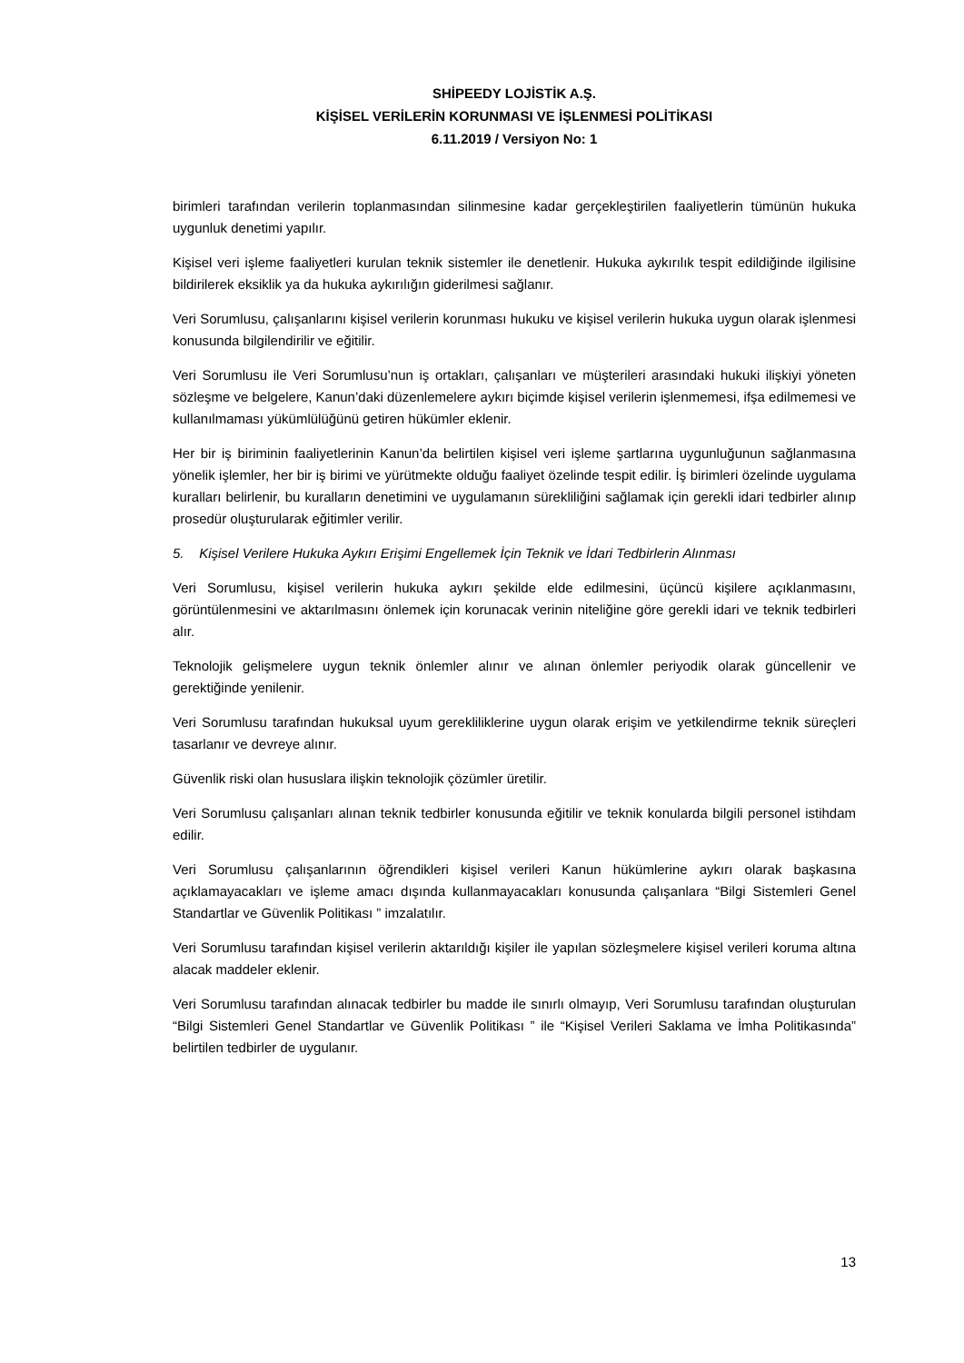SHİPEEDY LOJİSTİK A.Ş.
KİŞİSEL VERİLERİN KORUNMASI VE İŞLENMESİ POLİTİKASI
6.11.2019 / Versiyon No: 1
birimleri tarafından verilerin toplanmasından silinmesine kadar gerçekleştirilen faaliyetlerin tümünün hukuka uygunluk denetimi yapılır.
Kişisel veri işleme faaliyetleri kurulan teknik sistemler ile denetlenir. Hukuka aykırılık tespit edildiğinde ilgilisine bildirilerek eksiklik ya da hukuka aykırılığın giderilmesi sağlanır.
Veri Sorumlusu, çalışanlarını kişisel verilerin korunması hukuku ve kişisel verilerin hukuka uygun olarak işlenmesi konusunda bilgilendirilir ve eğitilir.
Veri Sorumlusu ile Veri Sorumlusu’nun iş ortakları, çalışanları ve müşterileri arasındaki hukuki ilişkiyi yöneten sözleşme ve belgelere, Kanun’daki düzenlemelere aykırı biçimde kişisel verilerin işlenmemesi, ifşa edilmemesi ve kullanılmaması yükümlülüğünü getiren hükümler eklenir.
Her bir iş biriminin faaliyetlerinin Kanun’da belirtilen kişisel veri işleme şartlarına uygunluğunun sağlanmasına yönelik işlemler, her bir iş birimi ve yürütmekte olduğu faaliyet özelinde tespit edilir. İş birimleri özelinde uygulama kuralları belirlenir, bu kuralların denetimini ve uygulamanın sürekliliğini sağlamak için gerekli idari tedbirler alınıp prosedür oluşturularak eğitimler verilir.
5. Kişisel Verilere Hukuka Aykırı Erişimi Engellemek İçin Teknik ve İdari Tedbirlerin Alınması
Veri Sorumlusu, kişisel verilerin hukuka aykırı şekilde elde edilmesini, üçüncü kişilere açıklanmasını, görüntülenmesini ve aktarılmasını önlemek için korunacak verinin niteliğine göre gerekli idari ve teknik tedbirleri alır.
Teknolojik gelişmelere uygun teknik önlemler alınır ve alınan önlemler periyodik olarak güncellenir ve gerektiğinde yenilenir.
Veri Sorumlusu tarafından hukuksal uyum gerekliliklerine uygun olarak erişim ve yetkilendirme teknik süreçleri tasarlanır ve devreye alınır.
Güvenlik riski olan hususlara ilişkin teknolojik çözümler üretilir.
Veri Sorumlusu çalışanları alınan teknik tedbirler konusunda eğitilir ve teknik konularda bilgili personel istihdam edilir.
Veri Sorumlusu çalışanlarının öğrendikleri kişisel verileri Kanun hükümlerine aykırı olarak başkasına açıklamayacakları ve işleme amacı dışında kullanmayacakları konusunda çalışanlara “Bilgi Sistemleri Genel Standartlar ve Güvenlik Politikası ” imzalatılır.
Veri Sorumlusu tarafından kişisel verilerin aktarıldığı kişiler ile yapılan sözleşmelere kişisel verileri koruma altına alacak maddeler eklenir.
Veri Sorumlusu tarafından alınacak tedbirler bu madde ile sınırlı olmayıp, Veri Sorumlusu tarafından oluşturulan “Bilgi Sistemleri Genel Standartlar ve Güvenlik Politikası ” ile “Kişisel Verileri Saklama ve İmha Politikasında” belirtilen tedbirler de uygulanır.
13